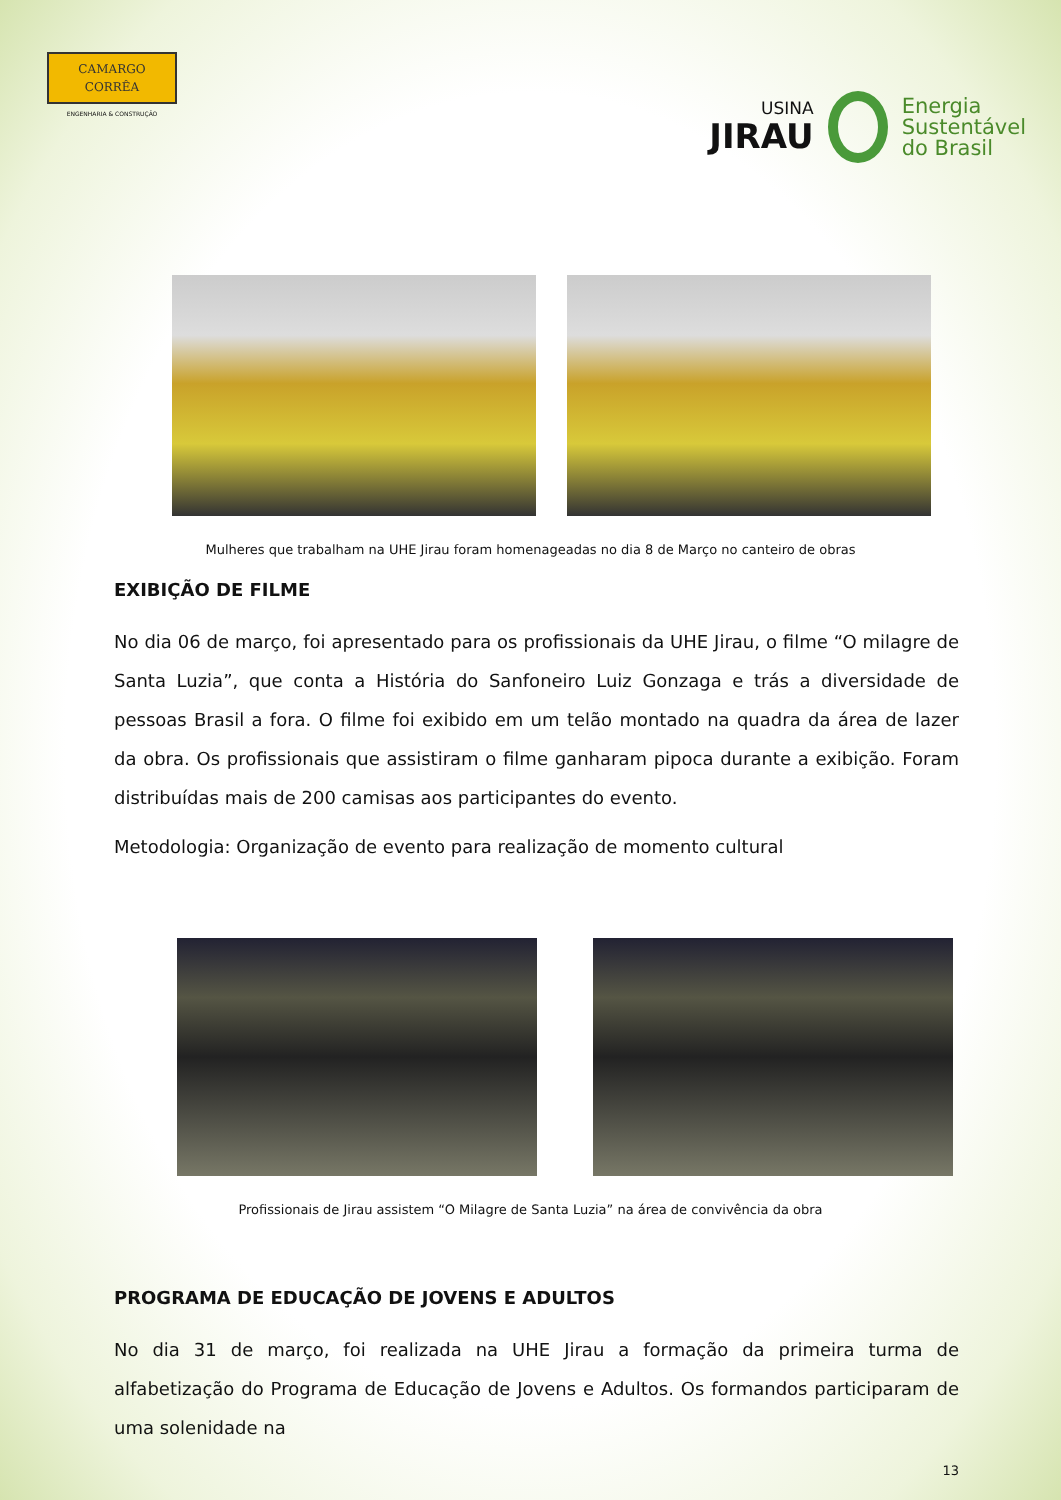CAMARGO
CORRÊA
ENGENHARIA & CONSTRUÇÃO
USINA
JIRAU
Energia
Sustentável
do Brasil
Mulheres que trabalham na UHE Jirau foram homenageadas no dia 8 de Março no canteiro de obras
EXIBIÇÃO DE FILME
No dia 06 de março, foi apresentado para os profissionais da UHE Jirau, o filme “O milagre de Santa Luzia”, que conta a História do Sanfoneiro Luiz Gonzaga e trás a diversidade de pessoas Brasil a fora. O filme foi exibido em um telão montado na quadra da área de lazer da obra. Os profissionais que assistiram o filme ganharam pipoca durante a exibição. Foram distribuídas mais de 200 camisas aos participantes do evento.
Metodologia: Organização de evento para realização de momento cultural
Profissionais de Jirau assistem “O Milagre de Santa Luzia” na área de convivência da obra
PROGRAMA DE EDUCAÇÃO DE JOVENS E ADULTOS
No dia 31 de março, foi realizada na UHE Jirau a formação da primeira turma de alfabetização do Programa de Educação de Jovens e Adultos. Os formandos participaram de uma solenidade na
13